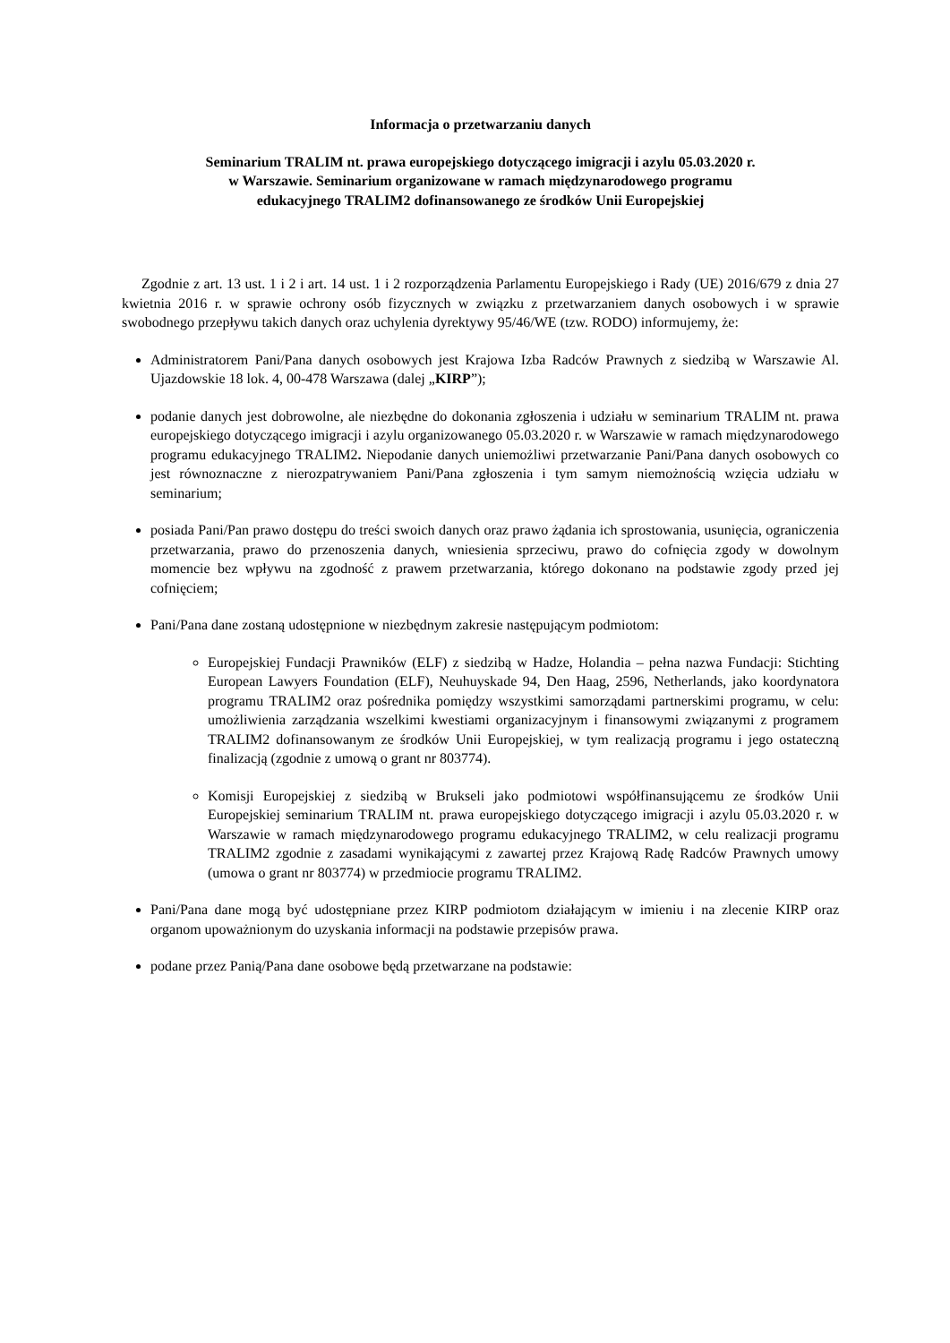Informacja o przetwarzaniu danych
Seminarium TRALIM nt. prawa europejskiego dotyczącego imigracji i azylu 05.03.2020 r.
w Warszawie. Seminarium organizowane w ramach międzynarodowego programu
edukacyjnego TRALIM2 dofinansowanego ze środków Unii Europejskiej
Zgodnie z art. 13 ust. 1 i 2 i art. 14 ust. 1 i 2 rozporządzenia Parlamentu Europejskiego i Rady (UE) 2016/679 z dnia 27 kwietnia 2016 r. w sprawie ochrony osób fizycznych w związku z przetwarzaniem danych osobowych i w sprawie swobodnego przepływu takich danych oraz uchylenia dyrektywy 95/46/WE (tzw. RODO) informujemy, że:
Administratorem Pani/Pana danych osobowych jest Krajowa Izba Radców Prawnych z siedzibą w Warszawie Al. Ujazdowskie 18 lok. 4, 00-478 Warszawa (dalej „KIRP”);
podanie danych jest dobrowolne, ale niezbędne do dokonania zgłoszenia i udziału w seminarium TRALIM nt. prawa europejskiego dotyczącego imigracji i azylu organizowanego 05.03.2020 r. w Warszawie w ramach międzynarodowego programu edukacyjnego TRALIM2. Niepodanie danych uniemożliwi przetwarzanie Pani/Pana danych osobowych co jest równoznaczne z nierozpatrywaniem Pani/Pana zgłoszenia i tym samym niemożnością wzięcia udziału w seminarium;
posiada Pani/Pan prawo dostępu do treści swoich danych oraz prawo żądania ich sprostowania, usunięcia, ograniczenia przetwarzania, prawo do przenoszenia danych, wniesienia sprzeciwu, prawo do cofnięcia zgody w dowolnym momencie bez wpływu na zgodność z prawem przetwarzania, którego dokonano na podstawie zgody przed jej cofnięciem;
Pani/Pana dane zostaną udostępnione w niezbędnym zakresie następującym podmiotom:
Europejskiej Fundacji Prawników (ELF) z siedzibą w Hadze, Holandia – pełna nazwa Fundacji: Stichting European Lawyers Foundation (ELF), Neuhuyskade 94, Den Haag, 2596, Netherlands, jako koordynatora programu TRALIM2 oraz pośrednika pomiędzy wszystkimi samorządami partnerskimi programu, w celu: umożliwienia zarządzania wszelkimi kwestiami organizacyjnym i finansowymi związanymi z programem TRALIM2 dofinansowanym ze środków Unii Europejskiej, w tym realizacją programu i jego ostateczną finalizacją (zgodnie z umową o grant nr 803774).
Komisji Europejskiej z siedzibą w Brukseli jako podmiotowi współfinansującemu ze środków Unii Europejskiej seminarium TRALIM nt. prawa europejskiego dotyczącego imigracji i azylu 05.03.2020 r. w Warszawie w ramach międzynarodowego programu edukacyjnego TRALIM2, w celu realizacji programu TRALIM2 zgodnie z zasadami wynikającymi z zawartej przez Krajową Radę Radców Prawnych umowy (umowa o grant nr 803774) w przedmiocie programu TRALIM2.
Pani/Pana dane mogą być udostępniane przez KIRP podmiotom działającym w imieniu i na zlecenie KIRP oraz organom upoważnionym do uzyskania informacji na podstawie przepisów prawa.
podane przez Panią/Pana dane osobowe będą przetwarzane na podstawie: